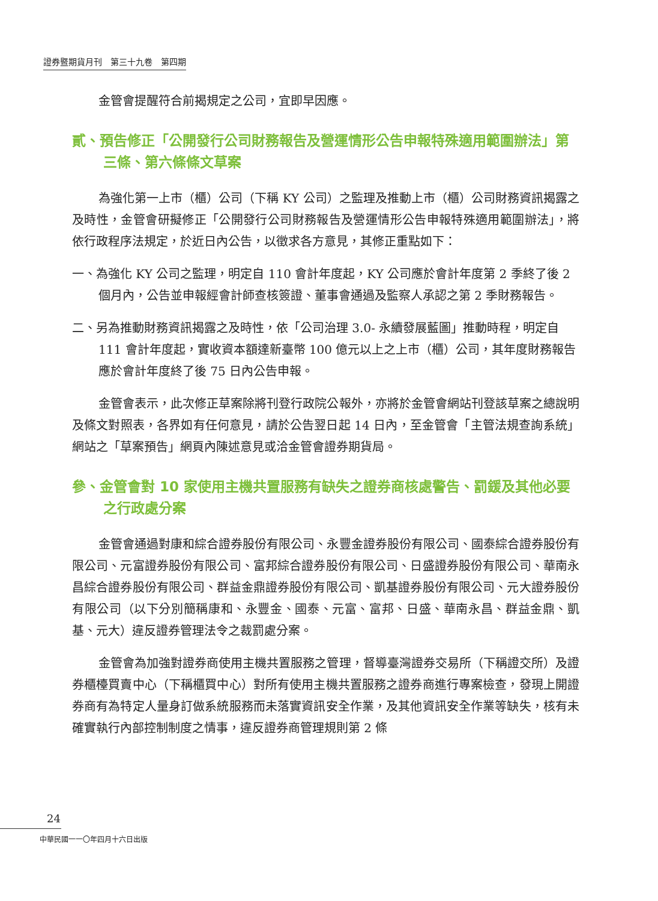證券暨期貨月刊　第三十九卷　第四期
金管會提醒符合前揭規定之公司，宜即早因應。
貳、預告修正「公開發行公司財務報告及營運情形公告申報特殊適用範圍辦法」第三條、第六條條文草案
為強化第一上市（櫃）公司（下稱 KY 公司）之監理及推動上市（櫃）公司財務資訊揭露之及時性，金管會研擬修正「公開發行公司財務報告及營運情形公告申報特殊適用範圍辦法」，將依行政程序法規定，於近日內公告，以徵求各方意見，其修正重點如下：
一、為強化 KY 公司之監理，明定自 110 會計年度起，KY 公司應於會計年度第 2 季終了後 2 個月內，公告並申報經會計師查核簽證、董事會通過及監察人承認之第 2 季財務報告。
二、另為推動財務資訊揭露之及時性，依「公司治理 3.0- 永續發展藍圖」推動時程，明定自 111 會計年度起，實收資本額達新臺幣 100 億元以上之上市（櫃）公司，其年度財務報告應於會計年度終了後 75 日內公告申報。
金管會表示，此次修正草案除將刊登行政院公報外，亦將於金管會網站刊登該草案之總說明及條文對照表，各界如有任何意見，請於公告翌日起 14 日內，至金管會「主管法規查詢系統」網站之「草案預告」網頁內陳述意見或洽金管會證券期貨局。
參、金管會對 10 家使用主機共置服務有缺失之證券商核處警告、罰鍰及其他必要之行政處分案
金管會通過對康和綜合證券股份有限公司、永豐金證券股份有限公司、國泰綜合證券股份有限公司、元富證券股份有限公司、富邦綜合證券股份有限公司、日盛證券股份有限公司、華南永昌綜合證券股份有限公司、群益金鼎證券股份有限公司、凱基證券股份有限公司、元大證券股份有限公司（以下分別簡稱康和、永豐金、國泰、元富、富邦、日盛、華南永昌、群益金鼎、凱基、元大）違反證券管理法令之裁罰處分案。
金管會為加強對證券商使用主機共置服務之管理，督導臺灣證券交易所（下稱證交所）及證券櫃檯買賣中心（下稱櫃買中心）對所有使用主機共置服務之證券商進行專案檢查，發現上開證券商有為特定人量身訂做系統服務而未落實資訊安全作業，及其他資訊安全作業等缺失，核有未確實執行內部控制制度之情事，違反證券商管理規則第 2 條
24
中華民國一一〇年四月十六日出版